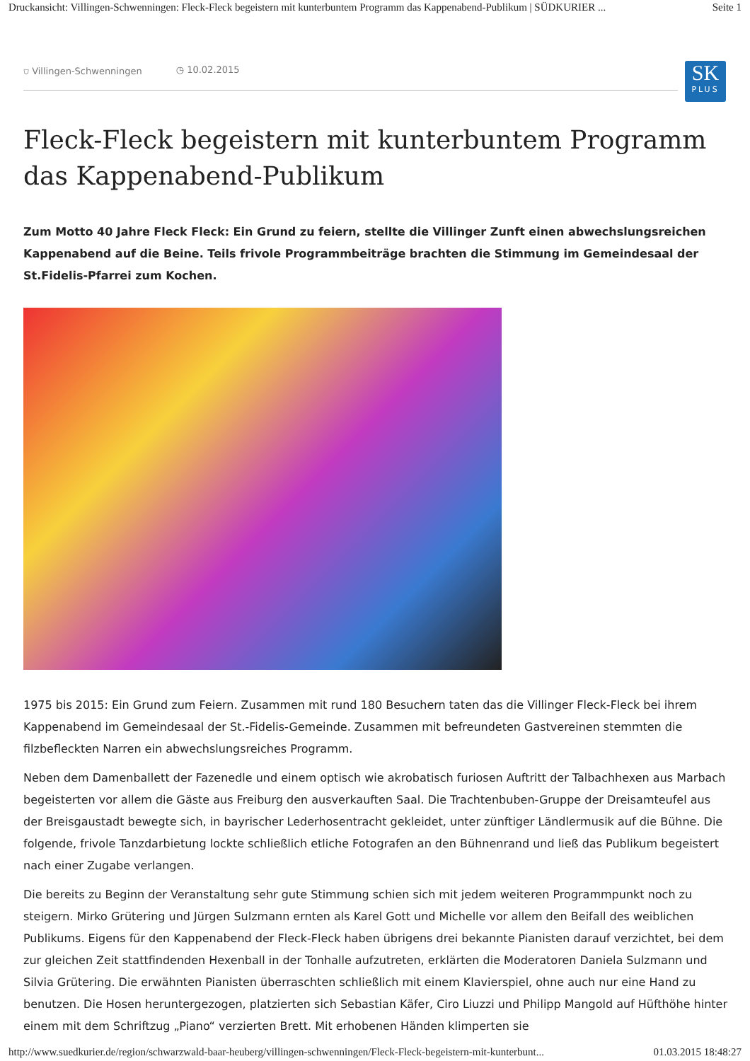Druckansicht: Villingen-Schwenningen: Fleck-Fleck begeistern mit kunterbuntem Programm das Kappenabend-Publikum | SÜDKURIER ... Seite 1
⛉ Villingen-Schwenningen ◷ 10.02.2015
SK
PLUS
Fleck-Fleck begeistern mit kunterbuntem Programm das Kappenabend-Publikum
Zum Motto 40 Jahre Fleck Fleck: Ein Grund zu feiern, stellte die Villinger Zunft einen abwechslungsreichen Kappenabend auf die Beine. Teils frivole Programmbeiträge brachten die Stimmung im Gemeindesaal der St.Fidelis-Pfarrei zum Kochen.
1975 bis 2015: Ein Grund zum Feiern. Zusammen mit rund 180 Besuchern taten das die Villinger Fleck-Fleck bei ihrem Kappenabend im Gemeindesaal der St.-Fidelis-Gemeinde. Zusammen mit befreundeten Gastvereinen stemmten die filzbefleckten Narren ein abwechslungsreiches Programm.
Neben dem Damenballett der Fazenedle und einem optisch wie akrobatisch furiosen Auftritt der Talbachhexen aus Marbach begeisterten vor allem die Gäste aus Freiburg den ausverkauften Saal. Die Trachtenbuben-Gruppe der Dreisamteufel aus der Breisgaustadt bewegte sich, in bayrischer Lederhosentracht gekleidet, unter zünftiger Ländlermusik auf die Bühne. Die folgende, frivole Tanzdarbietung lockte schließlich etliche Fotografen an den Bühnenrand und ließ das Publikum begeistert nach einer Zugabe verlangen.
Die bereits zu Beginn der Veranstaltung sehr gute Stimmung schien sich mit jedem weiteren Programmpunkt noch zu steigern. Mirko Grütering und Jürgen Sulzmann ernten als Karel Gott und Michelle vor allem den Beifall des weiblichen Publikums. Eigens für den Kappenabend der Fleck-Fleck haben übrigens drei bekannte Pianisten darauf verzichtet, bei dem zur gleichen Zeit stattfindenden Hexenball in der Tonhalle aufzutreten, erklärten die Moderatoren Daniela Sulzmann und Silvia Grütering. Die erwähnten Pianisten überraschten schließlich mit einem Klavierspiel, ohne auch nur eine Hand zu benutzen. Die Hosen heruntergezogen, platzierten sich Sebastian Käfer, Ciro Liuzzi und Philipp Mangold auf Hüfthöhe hinter einem mit dem Schriftzug „Piano“ verzierten Brett. Mit erhobenen Händen klimperten sie
http://www.suedkurier.de/region/schwarzwald-baar-heuberg/villingen-schwenningen/Fleck-Fleck-begeistern-mit-kunterbunt... 01.03.2015 18:48:27